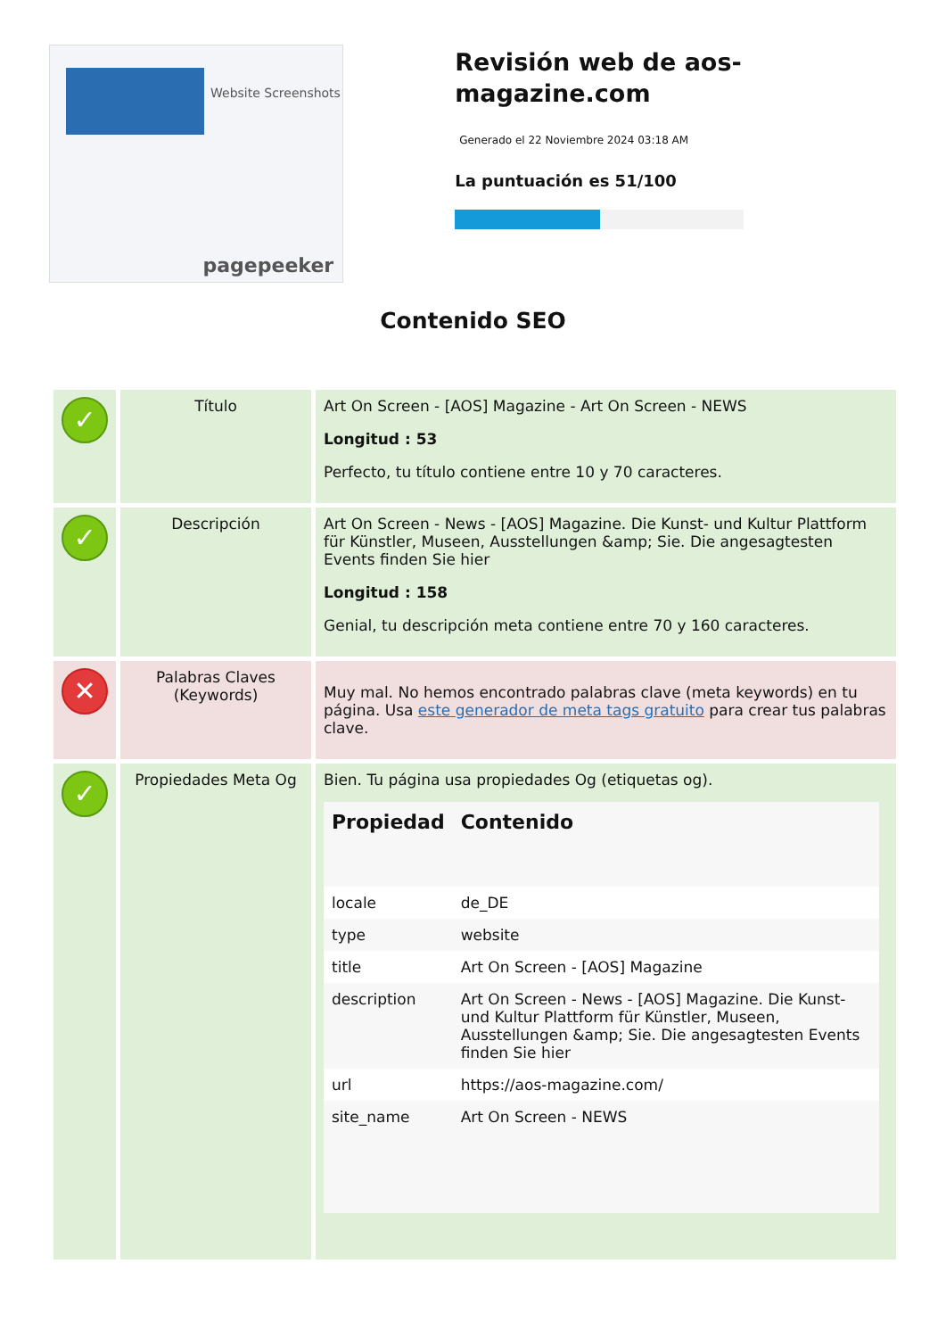Website Screenshots
pagepeeker
Revisión web de aos-magazine.com
Generado el 22 Noviembre 2024 03:18 AM
La puntuación es 51/100
Contenido SEO
| ✓ | Título | Art On Screen - [AOS] Magazine - Art On Screen - NEWS Longitud : 53 Perfecto, tu título contiene entre 10 y 70 caracteres. |
| ✓ | Descripción | Art On Screen - News - [AOS] Magazine. Die Kunst- und Kultur Plattform für Künstler, Museen, Ausstellungen &amp; Sie. Die angesagtesten Events finden Sie hier Longitud : 158 Genial, tu descripción meta contiene entre 70 y 160 caracteres. |
| ✕ | Palabras Claves (Keywords) | Muy mal. No hemos encontrado palabras clave (meta keywords) en tu página. Usa este generador de meta tags gratuito para crear tus palabras clave. |
| ✓ | Propiedades Meta Og | Bien. Tu página usa propiedades Og (etiquetas og). / Propiedad / Contenido / / --- / --- / / locale / de_DE / / type / website / / title / Art On Screen - [AOS] Magazine / / description / Art On Screen - News - [AOS] Magazine. Die Kunst- und Kultur Plattform für Künstler, Museen, Ausstellungen &amp; Sie. Die angesagtesten Events finden Sie hier / / url / https://aos-magazine.com/ / / site_name / Art On Screen - NEWS / |